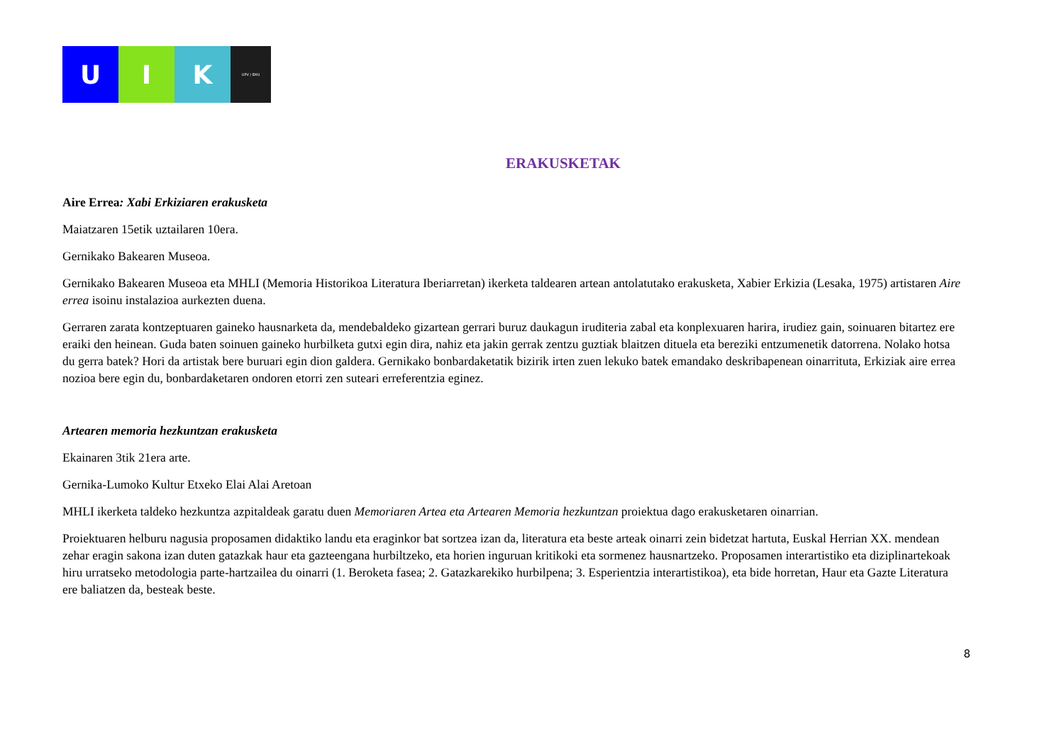U I K
UPV / EHU
ERAKUSKETAK
Aire Errea: Xabi Erkiziaren erakusketa
Maiatzaren 15etik uztailaren 10era.
Gernikako Bakearen Museoa.
Gernikako Bakearen Museoa eta MHLI (Memoria Historikoa Literatura Iberiarretan) ikerketa taldearen artean antolatutako erakusketa, Xabier Erkizia (Lesaka, 1975) artistaren Aire errea isoinu instalazioa aurkezten duena.
Gerraren zarata kontzeptuaren gaineko hausnarketa da, mendebaldeko gizartean gerrari buruz daukagun iruditeria zabal eta konplexuaren harira, irudiez gain, soinuaren bitartez ere eraiki den heinean. Guda baten soinuen gaineko hurbilketa gutxi egin dira, nahiz eta jakin gerrak zentzu guztiak blaitzen dituela eta bereziki entzumenetik datorrena. Nolako hotsa du gerra batek? Hori da artistak bere buruari egin dion galdera. Gernikako bonbardaketatik bizirik irten zuen lekuko batek emandako deskribapenean oinarrituta, Erkiziak aire errea nozioa bere egin du, bonbardaketaren ondoren etorri zen suteari erreferentzia eginez.
Artearen memoria hezkuntzan erakusketa
Ekainaren 3tik 21era arte.
Gernika-Lumoko Kultur Etxeko Elai Alai Aretoan
MHLI ikerketa taldeko hezkuntza azpitaldeak garatu duen Memoriaren Artea eta Artearen Memoria hezkuntzan proiektua dago erakusketaren oinarrian.
Proiektuaren helburu nagusia proposamen didaktiko landu eta eraginkor bat sortzea izan da, literatura eta beste arteak oinarri zein bidetzat hartuta, Euskal Herrian XX. mendean zehar eragin sakona izan duten gatazkak haur eta gazteengana hurbiltzeko, eta horien inguruan kritikoki eta sormenez hausnartzeko. Proposamen interartistiko eta diziplinartekoak hiru urratseko metodologia parte-hartzailea du oinarri (1. Beroketa fasea; 2. Gatazkarekiko hurbilpena; 3. Esperientzia interartistikoa), eta bide horretan, Haur eta Gazte Literatura ere baliatzen da, besteak beste.
8